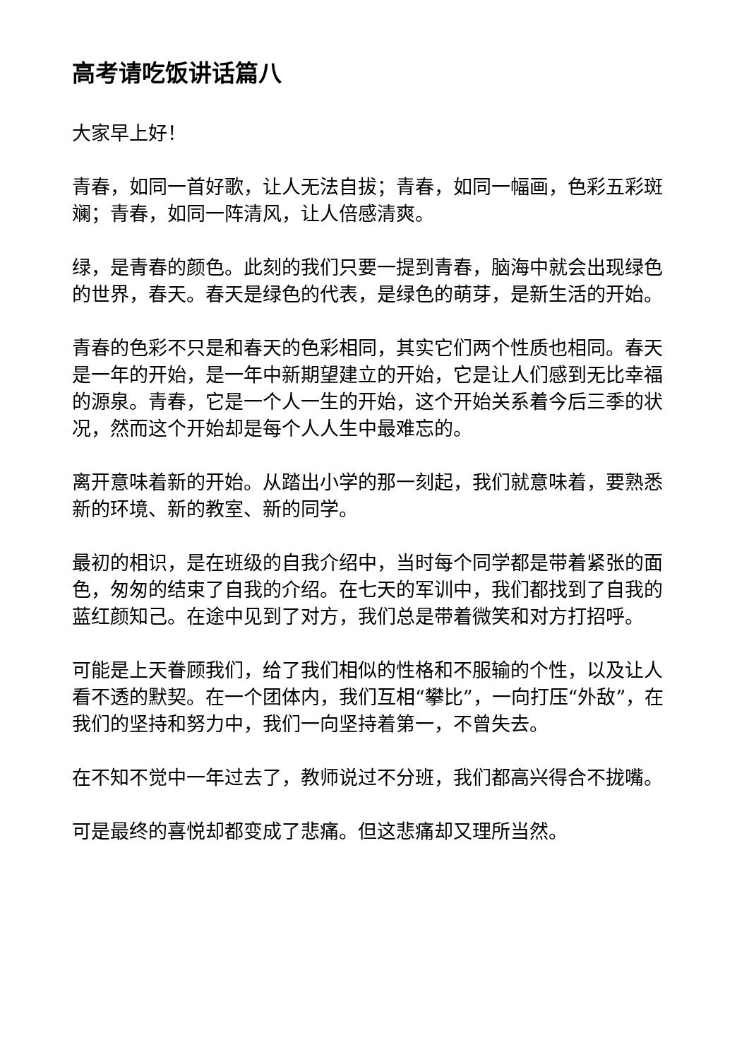高考请吃饭讲话篇八
大家早上好！
青春，如同一首好歌，让人无法自拔；青春，如同一幅画，色彩五彩斑斓；青春，如同一阵清风，让人倍感清爽。
绿，是青春的颜色。此刻的我们只要一提到青春，脑海中就会出现绿色的世界，春天。春天是绿色的代表，是绿色的萌芽，是新生活的开始。
青春的色彩不只是和春天的色彩相同，其实它们两个性质也相同。春天是一年的开始，是一年中新期望建立的开始，它是让人们感到无比幸福的源泉。青春，它是一个人一生的开始，这个开始关系着今后三季的状况，然而这个开始却是每个人人生中最难忘的。
离开意味着新的开始。从踏出小学的那一刻起，我们就意味着，要熟悉新的环境、新的教室、新的同学。
最初的相识，是在班级的自我介绍中，当时每个同学都是带着紧张的面色，匆匆的结束了自我的介绍。在七天的军训中，我们都找到了自我的蓝红颜知己。在途中见到了对方，我们总是带着微笑和对方打招呼。
可能是上天眷顾我们，给了我们相似的性格和不服输的个性，以及让人看不透的默契。在一个团体内，我们互相“攀比”，一向打压“外敌”，在我们的坚持和努力中，我们一向坚持着第一，不曾失去。
在不知不觉中一年过去了，教师说过不分班，我们都高兴得合不拢嘴。
可是最终的喜悦却都变成了悲痛。但这悲痛却又理所当然。